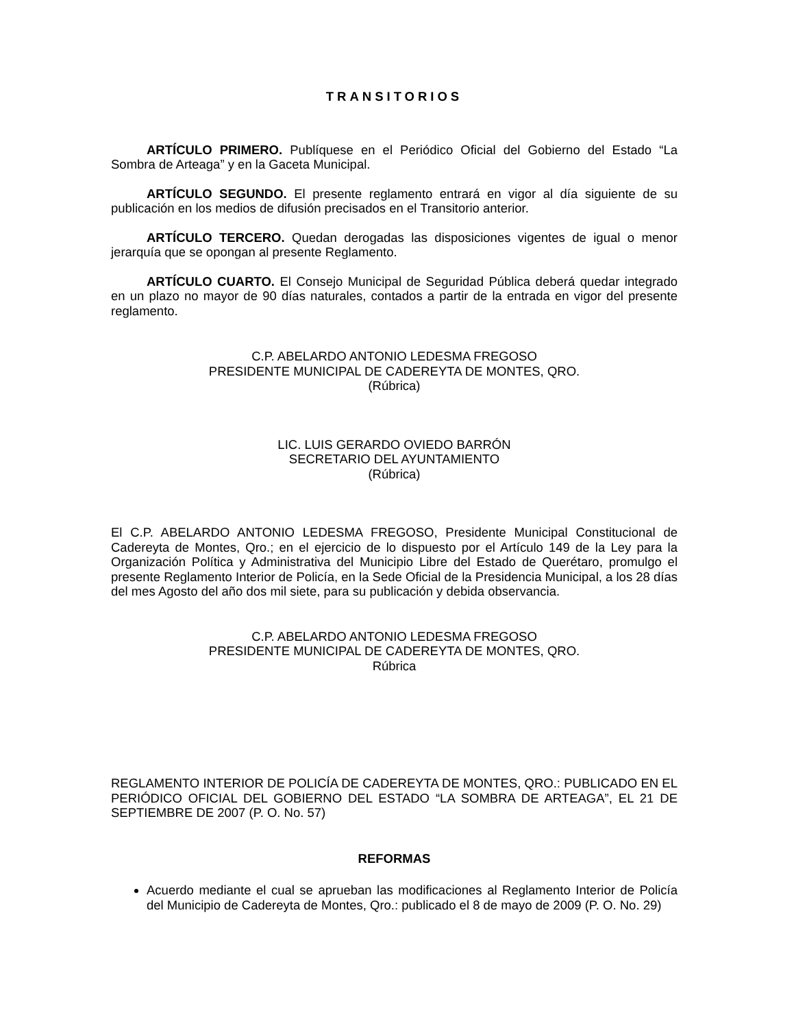TRANSITORIOS
ARTÍCULO PRIMERO. Publíquese en el Periódico Oficial del Gobierno del Estado “La Sombra de Arteaga” y en la Gaceta Municipal.
ARTÍCULO SEGUNDO. El presente reglamento entrará en vigor al día siguiente de su publicación en los medios de difusión precisados en el Transitorio anterior.
ARTÍCULO TERCERO. Quedan derogadas las disposiciones vigentes de igual o menor jerarquía que se opongan al presente Reglamento.
ARTÍCULO CUARTO. El Consejo Municipal de Seguridad Pública deberá quedar integrado en un plazo no mayor de 90 días naturales, contados a partir de la entrada en vigor del presente reglamento.
C.P. ABELARDO ANTONIO LEDESMA FREGOSO
PRESIDENTE MUNICIPAL DE CADEREYTA DE MONTES, QRO.
(Rúbrica)
LIC. LUIS GERARDO OVIEDO BARRÓN
SECRETARIO DEL AYUNTAMIENTO
(Rúbrica)
El C.P. ABELARDO ANTONIO LEDESMA FREGOSO, Presidente Municipal Constitucional de Cadereyta de Montes, Qro.; en el ejercicio de lo dispuesto por el Artículo 149 de la Ley para la Organización Política y Administrativa del Municipio Libre del Estado de Querétaro, promulgo el presente Reglamento Interior de Policía, en la Sede Oficial de la Presidencia Municipal, a los 28 días del mes Agosto del año dos mil siete, para su publicación y debida observancia.
C.P. ABELARDO ANTONIO LEDESMA FREGOSO
PRESIDENTE MUNICIPAL DE CADEREYTA DE MONTES, QRO.
Rúbrica
REGLAMENTO INTERIOR DE POLICÍA DE CADEREYTA DE MONTES, QRO.: PUBLICADO EN EL PERIÓDICO OFICIAL DEL GOBIERNO DEL ESTADO “LA SOMBRA DE ARTEAGA”, EL 21 DE SEPTIEMBRE DE 2007 (P. O. No. 57)
REFORMAS
Acuerdo mediante el cual se aprueban las modificaciones al Reglamento Interior de Policía del Municipio de Cadereyta de Montes, Qro.: publicado el 8 de mayo de 2009 (P. O. No. 29)